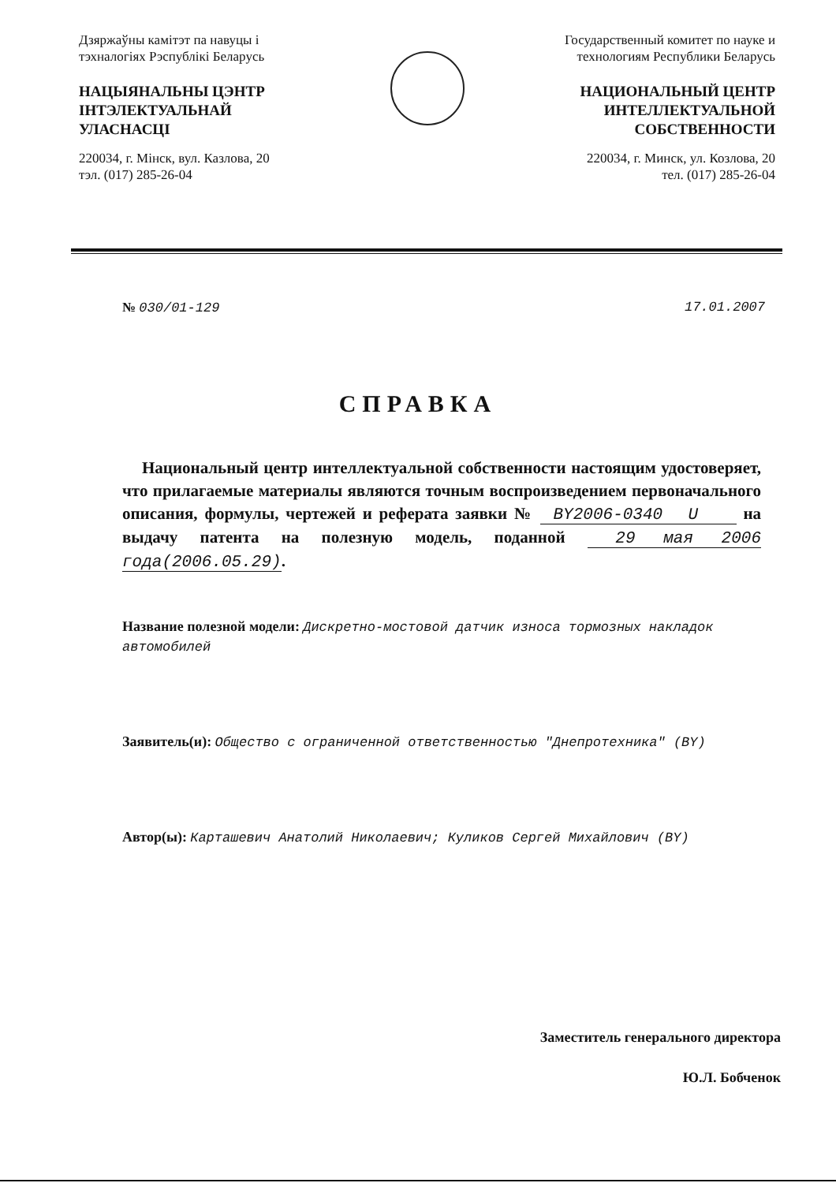Дзяржаўны камітэт па навуцы і тэхналогіях Рэспублікі Беларусь
НАЦЫЯНАЛЬНЫ ЦЭНТР ІНТЭЛЕКТУАЛЬНАЙ УЛАСНАСЦІ
220034, г. Мінск, вул. Казлова, 20
тэл. (017) 285-26-04
Государственный комитет по науке и технологиям Республики Беларусь
НАЦИОНАЛЬНЫЙ ЦЕНТР ИНТЕЛЛЕКТУАЛЬНОЙ СОБСТВЕННОСТИ
220034, г. Минск, ул. Козлова, 20
тел. (017) 285-26-04
№ 030/01-129 17.01.2007
СПРАВКА
Национальный центр интеллектуальной собственности настоящим удостоверяет, что прилагаемые материалы являются точным воспроизведением первоначального описания, формулы, чертежей и реферата заявки № BY2006-0340 U на выдачу патента на полезную модель, поданной 29 мая 2006 года(2006.05.29).
Название полезной модели: Дискретно-мостовой датчик износа тормозных накладок автомобилей
Заявитель(и): Общество с ограниченной ответственностью "Днепротехника" (BY)
Автор(ы): Карташевич Анатолий Николаевич; Куликов Сергей Михайлович (BY)
Заместитель генерального директора
Ю.Л. Бобченок